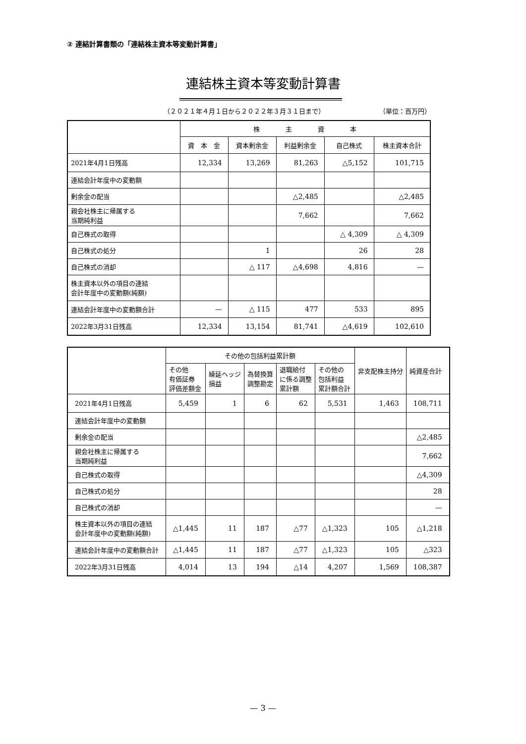② 連結計算書類の「連結株主資本等変動計算書」
連結株主資本等変動計算書
（２０２１年４月１日から２０２２年３月３１日まで）
（単位：百万円）
| | 株 主 資 本 | | | | |
| --- | --- | --- | --- | --- | --- |
| | 資 本 金 | 資本剰余金 | 利益剰余金 | 自己株式 | 株主資本合計 |
| 2021年4月1日残高 | 12,334 | 13,269 | 81,263 | △5,152 | 101,715 |
| 連結会計年度中の変動額 | | | | | |
| 剰余金の配当 | | | △2,485 | | △2,485 |
| 親会社株主に帰属する 当期純利益 | | | 7,662 | | 7,662 |
| 自己株式の取得 | | | | △ 4,309 | △ 4,309 |
| 自己株式の処分 | | 1 | | 26 | 28 |
| 自己株式の消却 | | △ 117 | △4,698 | 4,816 | — |
| 株主資本以外の項目の連結 会計年度中の変動額(純額) | | | | | |
| 連結会計年度中の変動額合計 | — | △ 115 | 477 | 533 | 895 |
| 2022年3月31日残高 | 12,334 | 13,154 | 81,741 | △4,619 | 102,610 |
| | その他の包括利益累計額 | | | | | 非支配株主持分 | 純資産合計 |
| --- | --- | --- | --- | --- | --- | --- | --- |
| | その他 有価証券 評価差額金 | 繰延ヘッジ 損益 | 為替換算 調整勘定 | 退職給付 に係る調整 累計額 | その他の 包括利益 累計額合計 | | |
| 2021年4月1日残高 | 5,459 | 1 | 6 | 62 | 5,531 | 1,463 | 108,711 |
| 連結会計年度中の変動額 | | | | | | | |
| 剰余金の配当 | | | | | | | △2,485 |
| 親会社株主に帰属する 当期純利益 | | | | | | | 7,662 |
| 自己株式の取得 | | | | | | | △4,309 |
| 自己株式の処分 | | | | | | | 28 |
| 自己株式の消却 | | | | | | | — |
| 株主資本以外の項目の連結 会計年度中の変動額(純額) | △1,445 | 11 | 187 | △77 | △1,323 | 105 | △1,218 |
| 連結会計年度中の変動額合計 | △1,445 | 11 | 187 | △77 | △1,323 | 105 | △323 |
| 2022年3月31日残高 | 4,014 | 13 | 194 | △14 | 4,207 | 1,569 | 108,387 |
— 3 —